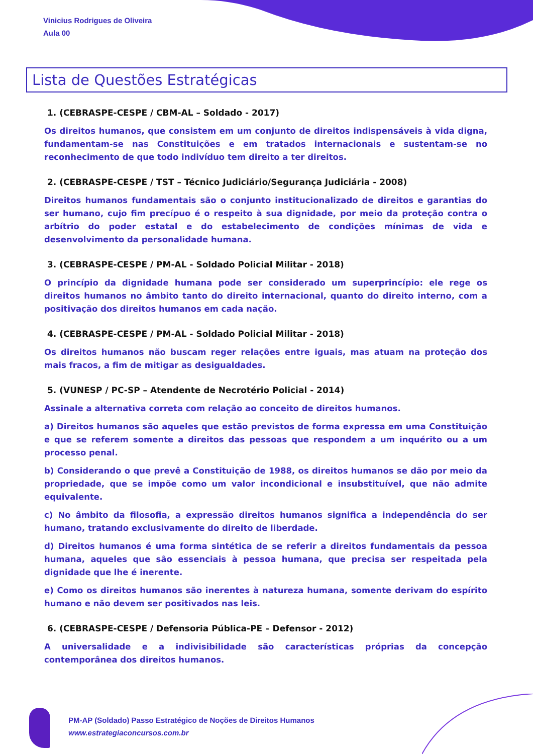Vinicius Rodrigues de Oliveira
Aula 00
Lista de Questões Estratégicas
1. (CEBRASPE-CESPE / CBM-AL – Soldado - 2017)
Os direitos humanos, que consistem em um conjunto de direitos indispensáveis à vida digna, fundamentam-se nas Constituições e em tratados internacionais e sustentam-se no reconhecimento de que todo indivíduo tem direito a ter direitos.
2. (CEBRASPE-CESPE / TST – Técnico Judiciário/Segurança Judiciária - 2008)
Direitos humanos fundamentais são o conjunto institucionalizado de direitos e garantias do ser humano, cujo fim precípuo é o respeito à sua dignidade, por meio da proteção contra o arbítrio do poder estatal e do estabelecimento de condições mínimas de vida e desenvolvimento da personalidade humana.
3. (CEBRASPE-CESPE / PM-AL - Soldado Policial Militar - 2018)
O princípio da dignidade humana pode ser considerado um superprincípio: ele rege os direitos humanos no âmbito tanto do direito internacional, quanto do direito interno, com a positivação dos direitos humanos em cada nação.
4. (CEBRASPE-CESPE / PM-AL - Soldado Policial Militar - 2018)
Os direitos humanos não buscam reger relações entre iguais, mas atuam na proteção dos mais fracos, a fim de mitigar as desigualdades.
5. (VUNESP / PC-SP – Atendente de Necrotério Policial - 2014)
Assinale a alternativa correta com relação ao conceito de direitos humanos.
a) Direitos humanos são aqueles que estão previstos de forma expressa em uma Constituição e que se referem somente a direitos das pessoas que respondem a um inquérito ou a um processo penal.
b) Considerando o que prevê a Constituição de 1988, os direitos humanos se dão por meio da propriedade, que se impõe como um valor incondicional e insubstituível, que não admite equivalente.
c) No âmbito da filosofia, a expressão direitos humanos significa a independência do ser humano, tratando exclusivamente do direito de liberdade.
d) Direitos humanos é uma forma sintética de se referir a direitos fundamentais da pessoa humana, aqueles que são essenciais à pessoa humana, que precisa ser respeitada pela dignidade que lhe é inerente.
e) Como os direitos humanos são inerentes à natureza humana, somente derivam do espírito humano e não devem ser positivados nas leis.
6. (CEBRASPE-CESPE / Defensoria Pública-PE – Defensor - 2012)
A universalidade e a indivisibilidade são características próprias da concepção contemporânea dos direitos humanos.
PM-AP (Soldado) Passo Estratégico de Noções de Direitos Humanos
www.estrategiaconcursos.com.br